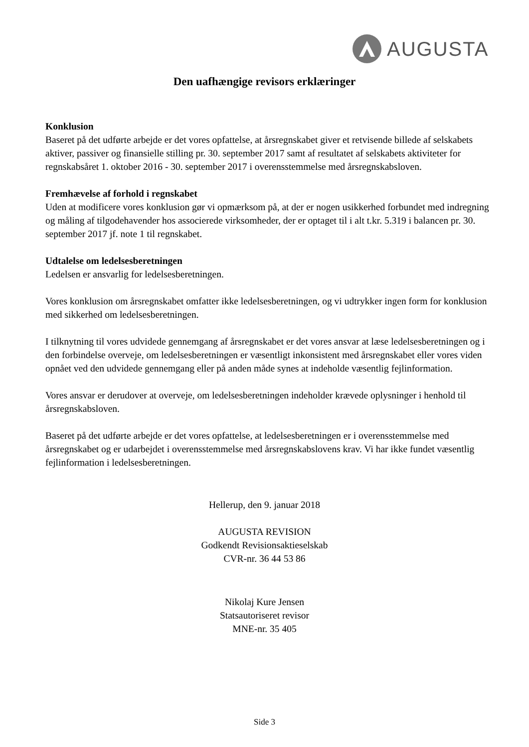AUGUSTA
Den uafhængige revisors erklæringer
Konklusion
Baseret på det udførte arbejde er det vores opfattelse, at årsregnskabet giver et retvisende billede af selskabets aktiver, passiver og finansielle stilling pr. 30. september 2017 samt af resultatet af selskabets aktiviteter for regnskabsåret 1. oktober 2016 - 30. september 2017 i overensstemmelse med årsregnskabsloven.
Fremhævelse af forhold i regnskabet
Uden at modificere vores konklusion gør vi opmærksom på, at der er nogen usikkerhed forbundet med indregning og måling af tilgodehavender hos associerede virksomheder, der er optaget til i alt t.kr. 5.319 i balancen pr. 30. september 2017 jf. note 1 til regnskabet.
Udtalelse om ledelsesberetningen
Ledelsen er ansvarlig for ledelsesberetningen.
Vores konklusion om årsregnskabet omfatter ikke ledelsesberetningen, og vi udtrykker ingen form for konklusion med sikkerhed om ledelsesberetningen.
I tilknytning til vores udvidede gennemgang af årsregnskabet er det vores ansvar at læse ledelsesberetningen og i den forbindelse overveje, om ledelsesberetningen er væsentligt inkonsistent med årsregnskabet eller vores viden opnået ved den udvidede gennemgang eller på anden måde synes at indeholde væsentlig fejlinformation.
Vores ansvar er derudover at overveje, om ledelsesberetningen indeholder krævede oplysninger i henhold til årsregnskabsloven.
Baseret på det udførte arbejde er det vores opfattelse, at ledelsesberetningen er i overensstemmelse med årsregnskabet og er udarbejdet i overensstemmelse med årsregnskabslovens krav. Vi har ikke fundet væsentlig fejlinformation i ledelsesberetningen.
Hellerup, den 9. januar 2018
AUGUSTA REVISION
Godkendt Revisionsaktieselskab
CVR-nr. 36 44 53 86
Nikolaj Kure Jensen
Statsautoriseret revisor
MNE-nr. 35 405
Side 3